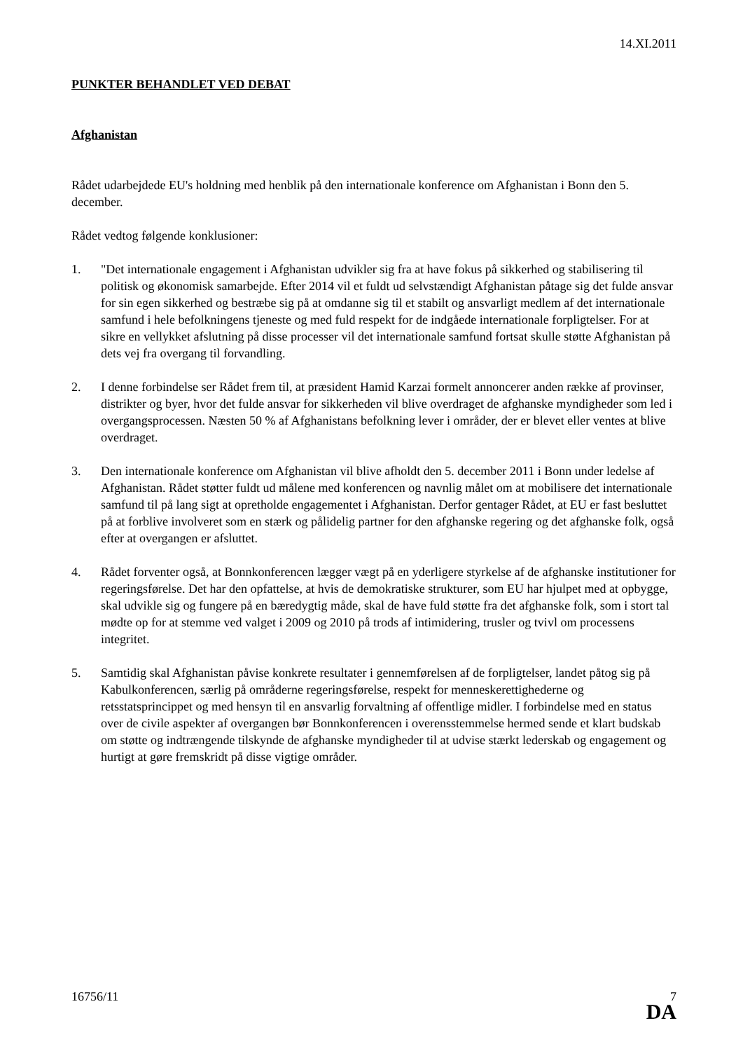14.XI.2011
PUNKTER BEHANDLET VED DEBAT
Afghanistan
Rådet udarbejdede EU's holdning med henblik på den internationale konference om Afghanistan i Bonn den 5. december.
Rådet vedtog følgende konklusioner:
1. "Det internationale engagement i Afghanistan udvikler sig fra at have fokus på sikkerhed og stabilisering til politisk og økonomisk samarbejde. Efter 2014 vil et fuldt ud selvstændigt Afghanistan påtage sig det fulde ansvar for sin egen sikkerhed og bestræbe sig på at omdanne sig til et stabilt og ansvarligt medlem af det internationale samfund i hele befolkningens tjeneste og med fuld respekt for de indgåede internationale forpligtelser. For at sikre en vellykket afslutning på disse processer vil det internationale samfund fortsat skulle støtte Afghanistan på dets vej fra overgang til forvandling.
2. I denne forbindelse ser Rådet frem til, at præsident Hamid Karzai formelt annoncerer anden række af provinser, distrikter og byer, hvor det fulde ansvar for sikkerheden vil blive overdraget de afghanske myndigheder som led i overgangsprocessen. Næsten 50 % af Afghanistans befolkning lever i områder, der er blevet eller ventes at blive overdraget.
3. Den internationale konference om Afghanistan vil blive afholdt den 5. december 2011 i Bonn under ledelse af Afghanistan. Rådet støtter fuldt ud målene med konferencen og navnlig målet om at mobilisere det internationale samfund til på lang sigt at opretholde engagementet i Afghanistan. Derfor gentager Rådet, at EU er fast besluttet på at forblive involveret som en stærk og pålidelig partner for den afghanske regering og det afghanske folk, også efter at overgangen er afsluttet.
4. Rådet forventer også, at Bonnkonferencen lægger vægt på en yderligere styrkelse af de afghanske institutioner for regeringsførelse. Det har den opfattelse, at hvis de demokratiske strukturer, som EU har hjulpet med at opbygge, skal udvikle sig og fungere på en bæredygtig måde, skal de have fuld støtte fra det afghanske folk, som i stort tal mødte op for at stemme ved valget i 2009 og 2010 på trods af intimidering, trusler og tvivl om processens integritet.
5. Samtidig skal Afghanistan påvise konkrete resultater i gennemførelsen af de forpligtelser, landet påtog sig på Kabulkonferencen, særlig på områderne regeringsførelse, respekt for menneskerettighederne og retsstatsprincippet og med hensyn til en ansvarlig forvaltning af offentlige midler. I forbindelse med en status over de civile aspekter af overgangen bør Bonnkonferencen i overensstemmelse hermed sende et klart budskab om støtte og indtrængende tilskynde de afghanske myndigheder til at udvise stærkt lederskab og engagement og hurtigt at gøre fremskridt på disse vigtige områder.
16756/11 7
DA